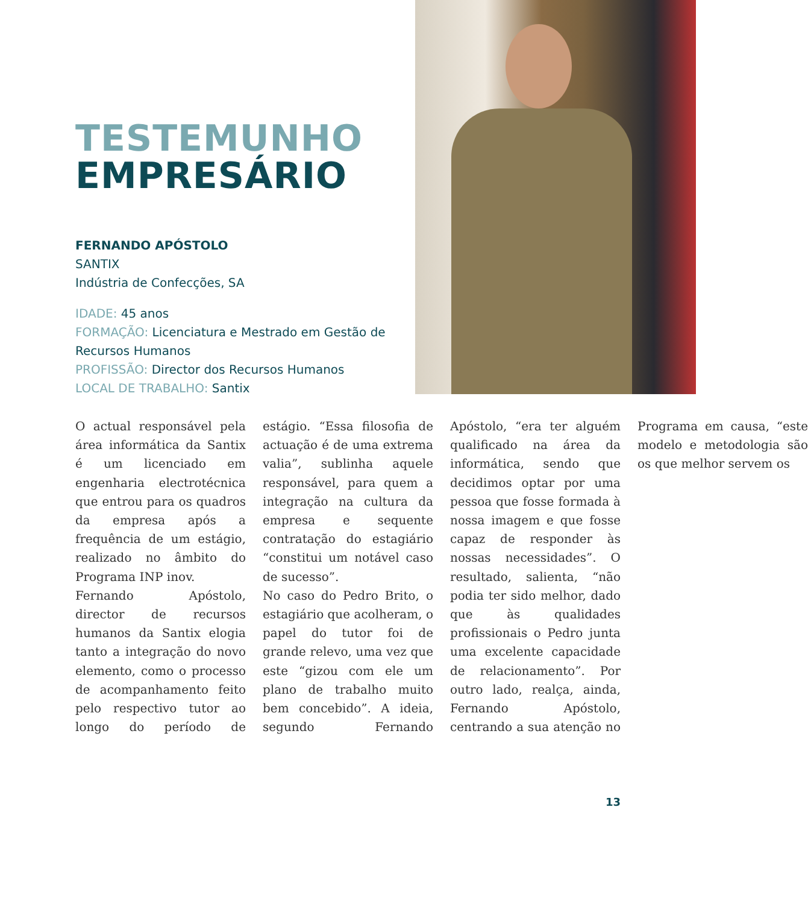TESTEMUNHO
EMPRESÁRIO
FERNANDO APÓSTOLO
SANTIX
Indústria de Confecções, SA
IDADE: 45 anos
FORMAÇÃO: Licenciatura e Mestrado em Gestão de Recursos Humanos
PROFISSÃO: Director dos Recursos Humanos
LOCAL DE TRABALHO: Santix
O actual responsável pela área informática da Santix é um licenciado em engenharia electrotécnica que entrou para os quadros da empresa após a frequência de um estágio, realizado no âmbito do Programa INP inov.
Fernando Apóstolo, director de recursos humanos da Santix elogia tanto a integração do novo elemento, como o processo de acompanhamento feito pelo respectivo tutor ao longo do período de estágio. “Essa filosofia de actuação é de uma extrema valia”, sublinha aquele responsável, para quem a integração na cultura da empresa e sequente contratação do estagiário “constitui um notável caso de sucesso”.
No caso do Pedro Brito, o estagiário que acolheram, o papel do tutor foi de grande relevo, uma vez que este “gizou com ele um plano de trabalho muito bem concebido”. A ideia, segundo Fernando Apóstolo, “era ter alguém qualificado na área da informática, sendo que decidimos optar por uma pessoa que fosse formada à nossa imagem e que fosse capaz de responder às nossas necessidades”. O resultado, salienta, “não podia ter sido melhor, dado que às qualidades profissionais o Pedro junta uma excelente capacidade de relacionamento”. Por outro lado, realça, ainda, Fernando Apóstolo, centrando a sua atenção no Programa em causa, “este modelo e metodologia são os que melhor servem os
13